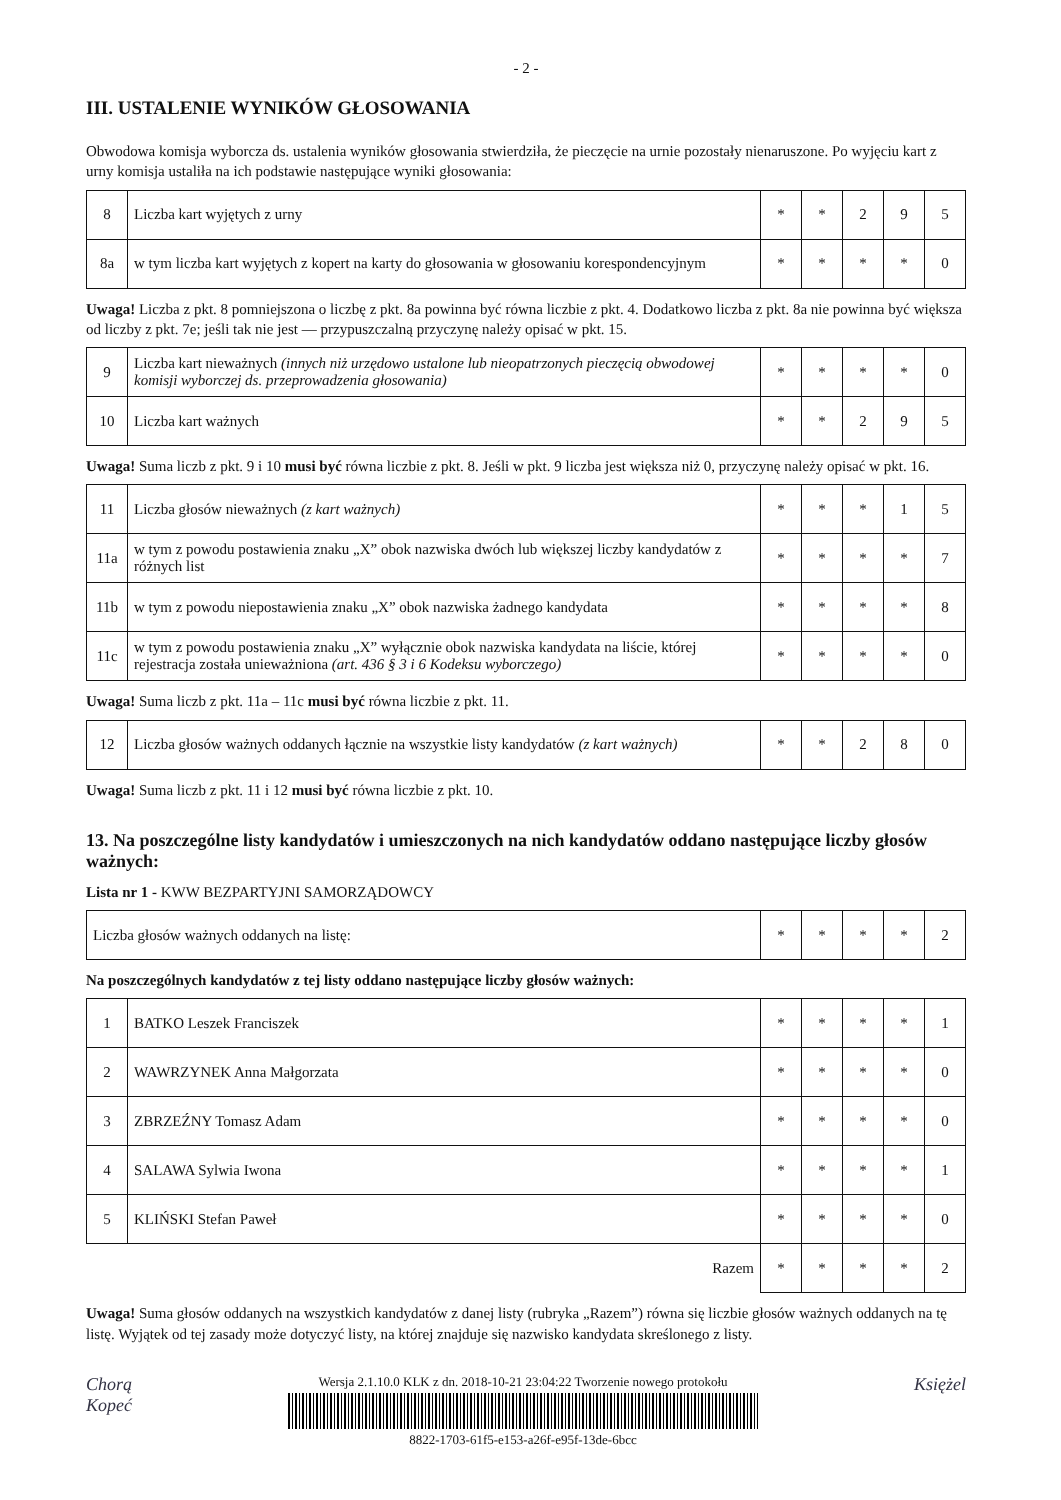- 2 -
III. USTALENIE WYNIKÓW GŁOSOWANIA
Obwodowa komisja wyborcza ds. ustalenia wyników głosowania stwierdziła, że pieczęcie na urnie pozostały nienaruszone. Po wyjęciu kart z urny komisja ustaliła na ich podstawie następujące wyniki głosowania:
| 8 | Liczba kart wyjętych z urny | * | * | 2 | 9 | 5 |
| 8a | w tym liczba kart wyjętych z kopert na karty do głosowania w głosowaniu korespondencyjnym | * | * | * | * | 0 |
Uwaga! Liczba z pkt. 8 pomniejszona o liczbę z pkt. 8a powinna być równa liczbie z pkt. 4. Dodatkowo liczba z pkt. 8a nie powinna być większa od liczby z pkt. 7e; jeśli tak nie jest — przypuszczalną przyczynę należy opisać w pkt. 15.
| 9 | Liczba kart nieważnych (innych niż urzędowo ustalone lub nieopatrzonych pieczęcią obwodowej komisji wyborczej ds. przeprowadzenia głosowania) | * | * | * | * | 0 |
| 10 | Liczba kart ważnych | * | * | 2 | 9 | 5 |
Uwaga! Suma liczb z pkt. 9 i 10 musi być równa liczbie z pkt. 8. Jeśli w pkt. 9 liczba jest większa niż 0, przyczynę należy opisać w pkt. 16.
| 11 | Liczba głosów nieważnych (z kart ważnych) | * | * | * | 1 | 5 |
| 11a | w tym z powodu postawienia znaku „X” obok nazwiska dwóch lub większej liczby kandydatów z różnych list | * | * | * | * | 7 |
| 11b | w tym z powodu niepostawienia znaku „X” obok nazwiska żadnego kandydata | * | * | * | * | 8 |
| 11c | w tym z powodu postawienia znaku „X” wyłącznie obok nazwiska kandydata na liście, której rejestracja została unieważniona (art. 436 § 3 i 6 Kodeksu wyborczego) | * | * | * | * | 0 |
Uwaga! Suma liczb z pkt. 11a – 11c musi być równa liczbie z pkt. 11.
| 12 | Liczba głosów ważnych oddanych łącznie na wszystkie listy kandydatów (z kart ważnych) | * | * | 2 | 8 | 0 |
Uwaga! Suma liczb z pkt. 11 i 12 musi być równa liczbie z pkt. 10.
13. Na poszczególne listy kandydatów i umieszczonych na nich kandydatów oddano następujące liczby głosów ważnych:
Lista nr 1 - KWW BEZPARTYJNI SAMORZĄDOWCY
| Liczba głosów ważnych oddanych na listę: | * | * | * | * | 2 |
Na poszczególnych kandydatów z tej listy oddano następujące liczby głosów ważnych:
| 1 | BATKO Leszek Franciszek | * | * | * | * | 1 |
| 2 | WAWRZYNEK Anna Małgorzata | * | * | * | * | 0 |
| 3 | ZBRZEŹNY Tomasz Adam | * | * | * | * | 0 |
| 4 | SALAWA Sylwia Iwona | * | * | * | * | 1 |
| 5 | KLIŃSKI Stefan Paweł | * | * | * | * | 0 |
| Razem | | * | * | * | * | 2 |
Uwaga! Suma głosów oddanych na wszystkich kandydatów z danej listy (rubryka „Razem”) równa się liczbie głosów ważnych oddanych na tę listę. Wyjątek od tej zasady może dotyczyć listy, na której znajduje się nazwisko kandydata skreślonego z listy.
Chorą
Kopeć
Wersja 2.1.10.0 KLK z dn. 2018-10-21 23:04:22 Tworzenie nowego protokołu
8822-1703-61f5-e153-a26f-e95f-13de-6bcc
Księżel